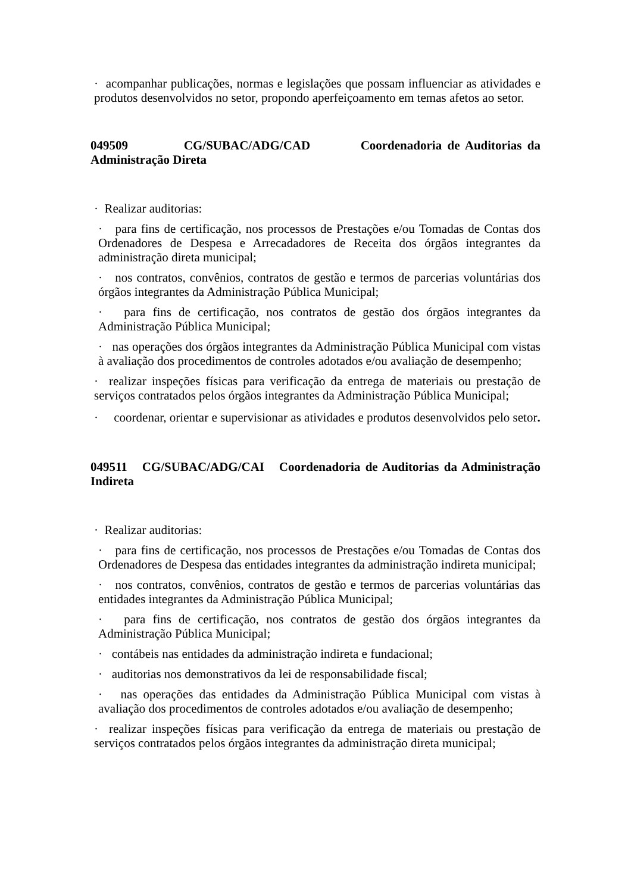· acompanhar publicações, normas e legislações que possam influenciar as atividades e produtos desenvolvidos no setor, propondo aperfeiçoamento em temas afetos ao setor.
049509 CG/SUBAC/ADG/CAD Coordenadoria de Auditorias da Administração Direta
· Realizar auditorias:
· para fins de certificação, nos processos de Prestações e/ou Tomadas de Contas dos Ordenadores de Despesa e Arrecadadores de Receita dos órgãos integrantes da administração direta municipal;
· nos contratos, convênios, contratos de gestão e termos de parcerias voluntárias dos órgãos integrantes da Administração Pública Municipal;
· para fins de certificação, nos contratos de gestão dos órgãos integrantes da Administração Pública Municipal;
· nas operações dos órgãos integrantes da Administração Pública Municipal com vistas à avaliação dos procedimentos de controles adotados e/ou avaliação de desempenho;
· realizar inspeções físicas para verificação da entrega de materiais ou prestação de serviços contratados pelos órgãos integrantes da Administração Pública Municipal;
· coordenar, orientar e supervisionar as atividades e produtos desenvolvidos pelo setor.
049511 CG/SUBAC/ADG/CAI Coordenadoria de Auditorias da Administração Indireta
· Realizar auditorias:
· para fins de certificação, nos processos de Prestações e/ou Tomadas de Contas dos Ordenadores de Despesa das entidades integrantes da administração indireta municipal;
· nos contratos, convênios, contratos de gestão e termos de parcerias voluntárias das entidades integrantes da Administração Pública Municipal;
· para fins de certificação, nos contratos de gestão dos órgãos integrantes da Administração Pública Municipal;
· contábeis nas entidades da administração indireta e fundacional;
· auditorias nos demonstrativos da lei de responsabilidade fiscal;
· nas operações das entidades da Administração Pública Municipal com vistas à avaliação dos procedimentos de controles adotados e/ou avaliação de desempenho;
· realizar inspeções físicas para verificação da entrega de materiais ou prestação de serviços contratados pelos órgãos integrantes da administração direta municipal;